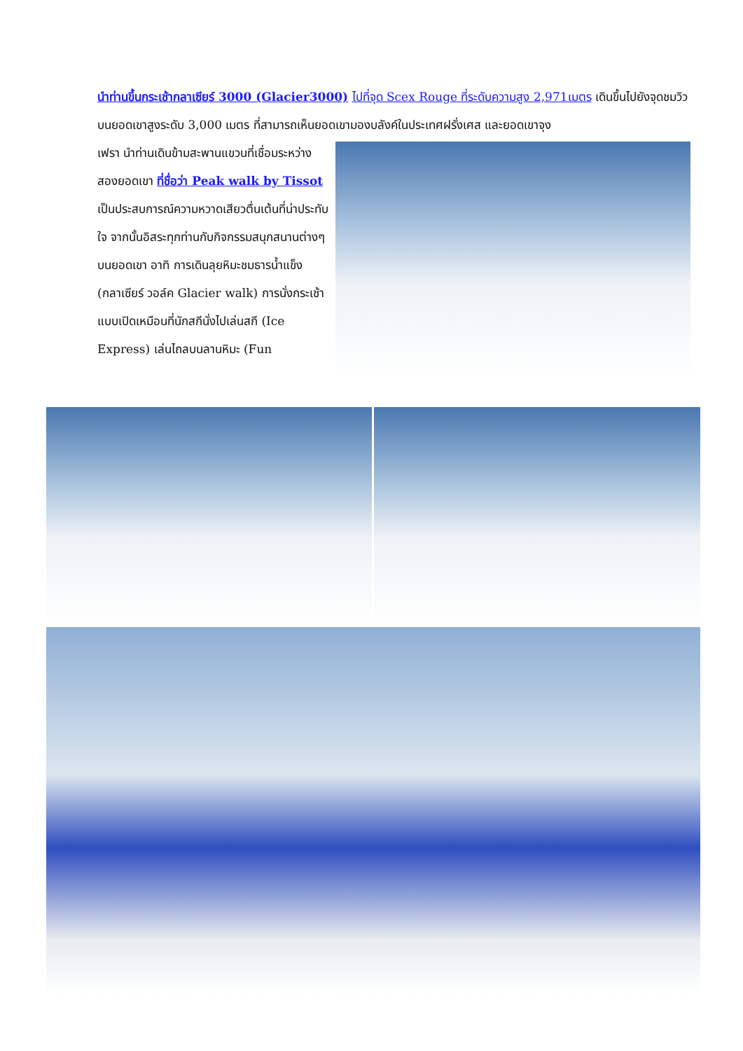นำท่านขึ้นกระเช้ากลาเซียร์ 3000 (Glacier3000) ไปที่จุด Scex Rouge ที่ระดับความสูง 2,971เมตร เดินขึ้นไปยังจุดชมวิวบนยอดเขาสูงระดับ 3,000 เมตร ที่สามารถเห็นยอดเขามองบลังค์ในประเทศฝรั่งเศส และยอดเขาจุง
เฟรา นำท่านเดินข้ามสะพานแขวนที่เชื่อมระหว่างสองยอดเขา ที่ชื่อว่า Peak walk by Tissot เป็นประสบการณ์ความหวาดเสียวตื่นเต้นที่น่าประทับใจ จากนั้นอิสระทุกท่านกับกิจกรรมสนุกสนานต่างๆ บนยอดเขา อาทิ การเดินลุยหิมะชมธารน้ำแข็ง (กลาเซียร์ วอล์ค Glacier walk) การนั่งกระเช้าแบบเปิดเหมือนที่นักสกีนั่งไปเล่นสกี (Ice Express) เล่นไถลบนลานหิมะ (Fun